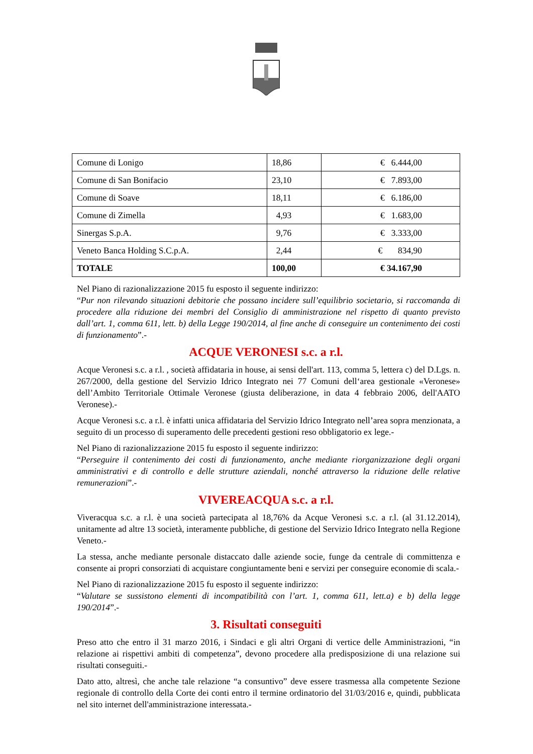| Comune di Lonigo | 18,86 | € 6.444,00 |
| Comune di San Bonifacio | 23,10 | € 7.893,00 |
| Comune di Soave | 18,11 | € 6.186,00 |
| Comune di Zimella | 4,93 | € 1.683,00 |
| Sinergas S.p.A. | 9,76 | € 3.333,00 |
| Veneto Banca Holding S.C.p.A. | 2,44 | € 834,90 |
| TOTALE | 100,00 | € 34.167,90 |
Nel Piano di razionalizzazione 2015 fu esposto il seguente indirizzo:
“Pur non rilevando situazioni debitorie che possano incidere sull’equilibrio societario, si raccomanda di procedere alla riduzione dei membri del Consiglio di amministrazione nel rispetto di quanto previsto dall’art. 1, comma 611, lett. b) della Legge 190/2014, al fine anche di conseguire un contenimento dei costi di funzionamento”.-
ACQUE VERONESI s.c. a r.l.
Acque Veronesi s.c. a r.l. , società affidataria in house, ai sensi dell'art. 113, comma 5, lettera c) del D.Lgs. n. 267/2000, della gestione del Servizio Idrico Integrato nei 77 Comuni dell‘area gestionale «Veronese» dell’Ambito Territoriale Ottimale Veronese (giusta deliberazione, in data 4 febbraio 2006, dell'AATO Veronese).-
Acque Veronesi s.c. a r.l. è infatti unica affidataria del Servizio Idrico Integrato nell’area sopra menzionata, a seguito di un processo di superamento delle precedenti gestioni reso obbligatorio ex lege.-
Nel Piano di razionalizzazione 2015 fu esposto il seguente indirizzo:
“Perseguire il contenimento dei costi di funzionamento, anche mediante riorganizzazione degli organi amministrativi e di controllo e delle strutture aziendali, nonché attraverso la riduzione delle relative remunerazioni”.-
VIVEREACQUA s.c. a r.l.
Viveracqua s.c. a r.l. è una società partecipata al 18,76% da Acque Veronesi s.c. a r.l. (al 31.12.2014), unitamente ad altre 13 società, interamente pubbliche, di gestione del Servizio Idrico Integrato nella Regione Veneto.-
La stessa, anche mediante personale distaccato dalle aziende socie, funge da centrale di committenza e consente ai propri consorziati di acquistare congiuntamente beni e servizi per conseguire economie di scala.-
Nel Piano di razionalizzazione 2015 fu esposto il seguente indirizzo:
“Valutare se sussistono elementi di incompatibilità con l’art. 1, comma 611, lett.a) e b) della legge 190/2014”.-
3. Risultati conseguiti
Preso atto che entro il 31 marzo 2016, i Sindaci e gli altri Organi di vertice delle Amministrazioni, “in relazione ai rispettivi ambiti di competenza”, devono procedere alla predisposizione di una relazione sui risultati conseguiti.-
Dato atto, altresì, che anche tale relazione “a consuntivo” deve essere trasmessa alla competente Sezione regionale di controllo della Corte dei conti entro il termine ordinatorio del 31/03/2016 e, quindi, pubblicata nel sito internet dell'amministrazione interessata.-